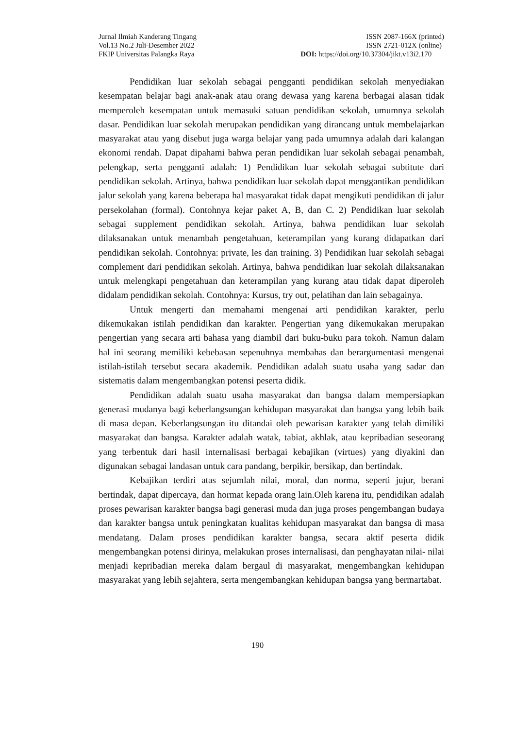Jurnal Ilmiah Kanderang Tingang
Vol.13 No.2 Juli-Desember 2022
FKIP Universitas Palangka Raya
ISSN 2087-166X (printed)
ISSN 2721-012X (online)
DOI: https://doi.org/10.37304/jikt.v13i2.170
Pendidikan luar sekolah sebagai pengganti pendidikan sekolah menyediakan kesempatan belajar bagi anak-anak atau orang dewasa yang karena berbagai alasan tidak memperoleh kesempatan untuk memasuki satuan pendidikan sekolah, umumnya sekolah dasar. Pendidikan luar sekolah merupakan pendidikan yang dirancang untuk membelajarkan masyarakat atau yang disebut juga warga belajar yang pada umumnya adalah dari kalangan ekonomi rendah. Dapat dipahami bahwa peran pendidikan luar sekolah sebagai penambah, pelengkap, serta pengganti adalah: 1) Pendidikan luar sekolah sebagai subtitute dari pendidikan sekolah. Artinya, bahwa pendidikan luar sekolah dapat menggantikan pendidikan jalur sekolah yang karena beberapa hal masyarakat tidak dapat mengikuti pendidikan di jalur persekolahan (formal). Contohnya kejar paket A, B, dan C. 2) Pendidikan luar sekolah sebagai supplement pendidikan sekolah. Artinya, bahwa pendidikan luar sekolah dilaksanakan untuk menambah pengetahuan, keterampilan yang kurang didapatkan dari pendidikan sekolah. Contohnya: private, les dan training. 3) Pendidikan luar sekolah sebagai complement dari pendidikan sekolah. Artinya, bahwa pendidikan luar sekolah dilaksanakan untuk melengkapi pengetahuan dan keterampilan yang kurang atau tidak dapat diperoleh didalam pendidikan sekolah. Contohnya: Kursus, try out, pelatihan dan lain sebagainya.
Untuk mengerti dan memahami mengenai arti pendidikan karakter, perlu dikemukakan istilah pendidikan dan karakter. Pengertian yang dikemukakan merupakan pengertian yang secara arti bahasa yang diambil dari buku-buku para tokoh. Namun dalam hal ini seorang memiliki kebebasan sepenuhnya membahas dan berargumentasi mengenai istilah-istilah tersebut secara akademik. Pendidikan adalah suatu usaha yang sadar dan sistematis dalam mengembangkan potensi peserta didik.
Pendidikan adalah suatu usaha masyarakat dan bangsa dalam mempersiapkan generasi mudanya bagi keberlangsungan kehidupan masyarakat dan bangsa yang lebih baik di masa depan. Keberlangsungan itu ditandai oleh pewarisan karakter yang telah dimiliki masyarakat dan bangsa. Karakter adalah watak, tabiat, akhlak, atau kepribadian seseorang yang terbentuk dari hasil internalisasi berbagai kebajikan (virtues) yang diyakini dan digunakan sebagai landasan untuk cara pandang, berpikir, bersikap, dan bertindak.
Kebajikan terdiri atas sejumlah nilai, moral, dan norma, seperti jujur, berani bertindak, dapat dipercaya, dan hormat kepada orang lain.Oleh karena itu, pendidikan adalah proses pewarisan karakter bangsa bagi generasi muda dan juga proses pengembangan budaya dan karakter bangsa untuk peningkatan kualitas kehidupan masyarakat dan bangsa di masa mendatang. Dalam proses pendidikan karakter bangsa, secara aktif peserta didik mengembangkan potensi dirinya, melakukan proses internalisasi, dan penghayatan nilai- nilai menjadi kepribadian mereka dalam bergaul di masyarakat, mengembangkan kehidupan masyarakat yang lebih sejahtera, serta mengembangkan kehidupan bangsa yang bermartabat.
190